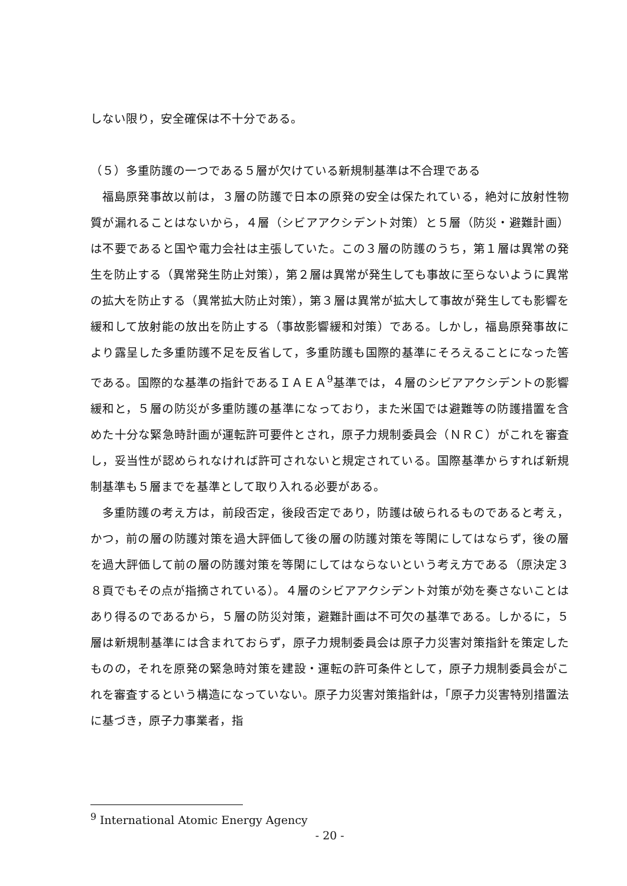しない限り，安全確保は不十分である。
（５）多重防護の一つである５層が欠けている新規制基準は不合理である
福島原発事故以前は，３層の防護で日本の原発の安全は保たれている，絶対に放射性物質が漏れることはないから，４層（シビアアクシデント対策）と５層（防災・避難計画）は不要であると国や電力会社は主張していた。この３層の防護のうち，第１層は異常の発生を防止する（異常発生防止対策），第２層は異常が発生しても事故に至らないように異常の拡大を防止する（異常拡大防止対策），第３層は異常が拡大して事故が発生しても影響を緩和して放射能の放出を防止する（事故影響緩和対策）である。しかし，福島原発事故により露呈した多重防護不足を反省して，多重防護も国際的基準にそろえることになった筈である。国際的な基準の指針であるＩＡＥＡ<sup>9</sup>基準では，４層のシビアアクシデントの影響緩和と，５層の防災が多重防護の基準になっており，また米国では避難等の防護措置を含めた十分な緊急時計画が運転許可要件とされ，原子力規制委員会（ＮＲＣ）がこれを審査し，妥当性が認められなければ許可されないと規定されている。国際基準からすれば新規制基準も５層までを基準として取り入れる必要がある。
多重防護の考え方は，前段否定，後段否定であり，防護は破られるものであると考え，かつ，前の層の防護対策を過大評価して後の層の防護対策を等閑にしてはならず，後の層を過大評価して前の層の防護対策を等閑にしてはならないという考え方である（原決定３８頁でもその点が指摘されている）。４層のシビアアクシデント対策が効を奏さないことはあり得るのであるから，５層の防災対策，避難計画は不可欠の基準である。しかるに，５層は新規制基準には含まれておらず，原子力規制委員会は原子力災害対策指針を策定したものの，それを原発の緊急時対策を建設・運転の許可条件として，原子力規制委員会がこれを審査するという構造になっていない。原子力災害対策指針は，「原子力災害特別措置法に基づき，原子力事業者，指
<sup>9</sup> International Atomic Energy Agency
- 20 -